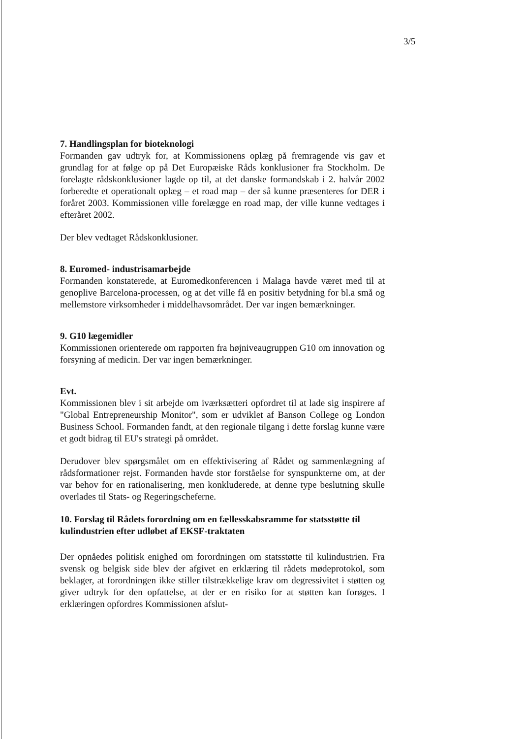3/5
7. Handlingsplan for bioteknologi
Formanden gav udtryk for, at Kommissionens oplæg på fremragende vis gav et grundlag for at følge op på Det Europæiske Råds konklusioner fra Stockholm. De forelagte rådskonklusioner lagde op til, at det danske formandskab i 2. halvår 2002 forberedte et operationalt oplæg – et road map – der så kunne præsenteres for DER i foråret 2003. Kommissionen ville forelægge en road map, der ville kunne vedtages i efteråret 2002.
Der blev vedtaget Rådskonklusioner.
8. Euromed- industrisamarbejde
Formanden konstaterede, at Euromedkonferencen i Malaga havde været med til at genoplive Barcelona-processen, og at det ville få en positiv betydning for bl.a små og mellemstore virksomheder i middelhavsområdet. Der var ingen bemærkninger.
9. G10 lægemidler
Kommissionen orienterede om rapporten fra højniveaugruppen G10 om innovation og forsyning af medicin. Der var ingen bemærkninger.
Evt.
Kommissionen blev i sit arbejde om iværksætteri opfordret til at lade sig inspirere af "Global Entrepreneurship Monitor", som er udviklet af Banson College og London Business School. Formanden fandt, at den regionale tilgang i dette forslag kunne være et godt bidrag til EU's strategi på området.
Derudover blev spørgsmålet om en effektivisering af Rådet og sammenlægning af rådsformationer rejst. Formanden havde stor forståelse for synspunkterne om, at der var behov for en rationalisering, men konkluderede, at denne type beslutning skulle overlades til Stats- og Regeringscheferne.
10. Forslag til Rådets forordning om en fællesskabsramme for statsstøtte til kulindustrien efter udløbet af EKSF-traktaten
Der opnåedes politisk enighed om forordningen om statsstøtte til kulindustrien. Fra svensk og belgisk side blev der afgivet en erklæring til rådets mødeprotokol, som beklager, at forordningen ikke stiller tilstrækkelige krav om degressivitet i støtten og giver udtryk for den opfattelse, at der er en risiko for at støtten kan forøges. I erklæringen opfordres Kommissionen afslut-